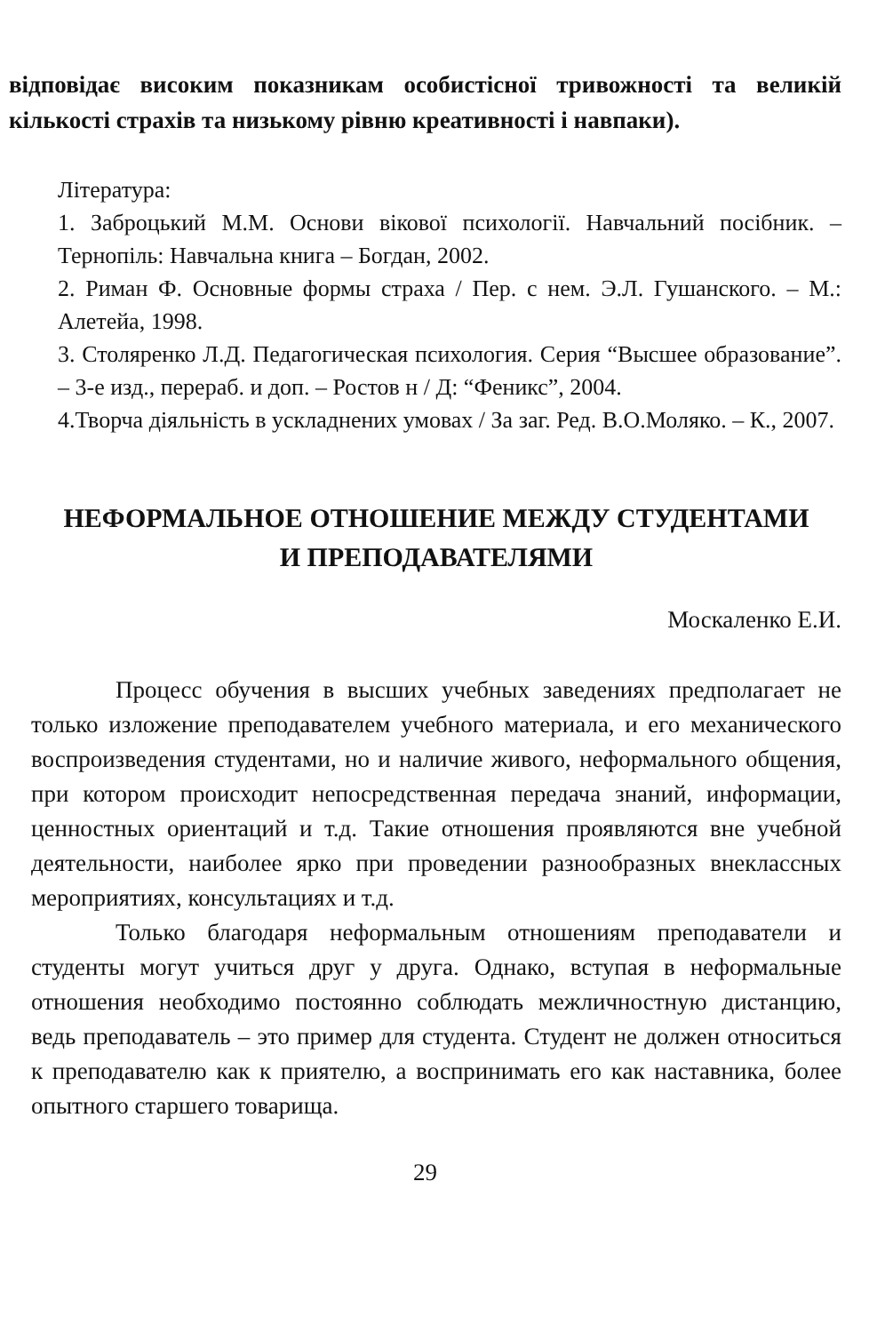відповідає високим показникам особистісної тривожності та великій кількості страхів та низькому рівню креативності і навпаки).
Література:
1. Заброцький М.М. Основи вікової психології. Навчальний посібник. – Тернопіль: Навчальна книга – Богдан, 2002.
2. Риман Ф. Основные формы страха / Пер. с нем. Э.Л. Гушанского. – М.: Алетейа, 1998.
3. Столяренко Л.Д. Педагогическая психология. Серия “Высшее образование”. – 3-е изд., перераб. и доп. – Ростов н / Д: “Феникс”, 2004.
4.Творча діяльність в ускладнених умовах / За заг. Ред. В.О.Моляко. – К., 2007.
НЕФОРМАЛЬНОЕ ОТНОШЕНИЕ МЕЖДУ СТУДЕНТАМИ
И ПРЕПОДАВАТЕЛЯМИ
Москаленко Е.И.
Процесс обучения в высших учебных заведениях предполагает не только изложение преподавателем учебного материала, и его механического воспроизведения студентами, но и наличие живого, неформального общения, при котором происходит непосредственная передача знаний, информации, ценностных ориентаций и т.д. Такие отношения проявляются вне учебной деятельности, наиболее ярко при проведении разнообразных внеклассных мероприятиях, консультациях и т.д.
Только благодаря неформальным отношениям преподаватели и студенты могут учиться друг у друга. Однако, вступая в неформальные отношения необходимо постоянно соблюдать межличностную дистанцию, ведь преподаватель – это пример для студента. Студент не должен относиться к преподавателю как к приятелю, а воспринимать его как наставника, более опытного старшего товарища.
29